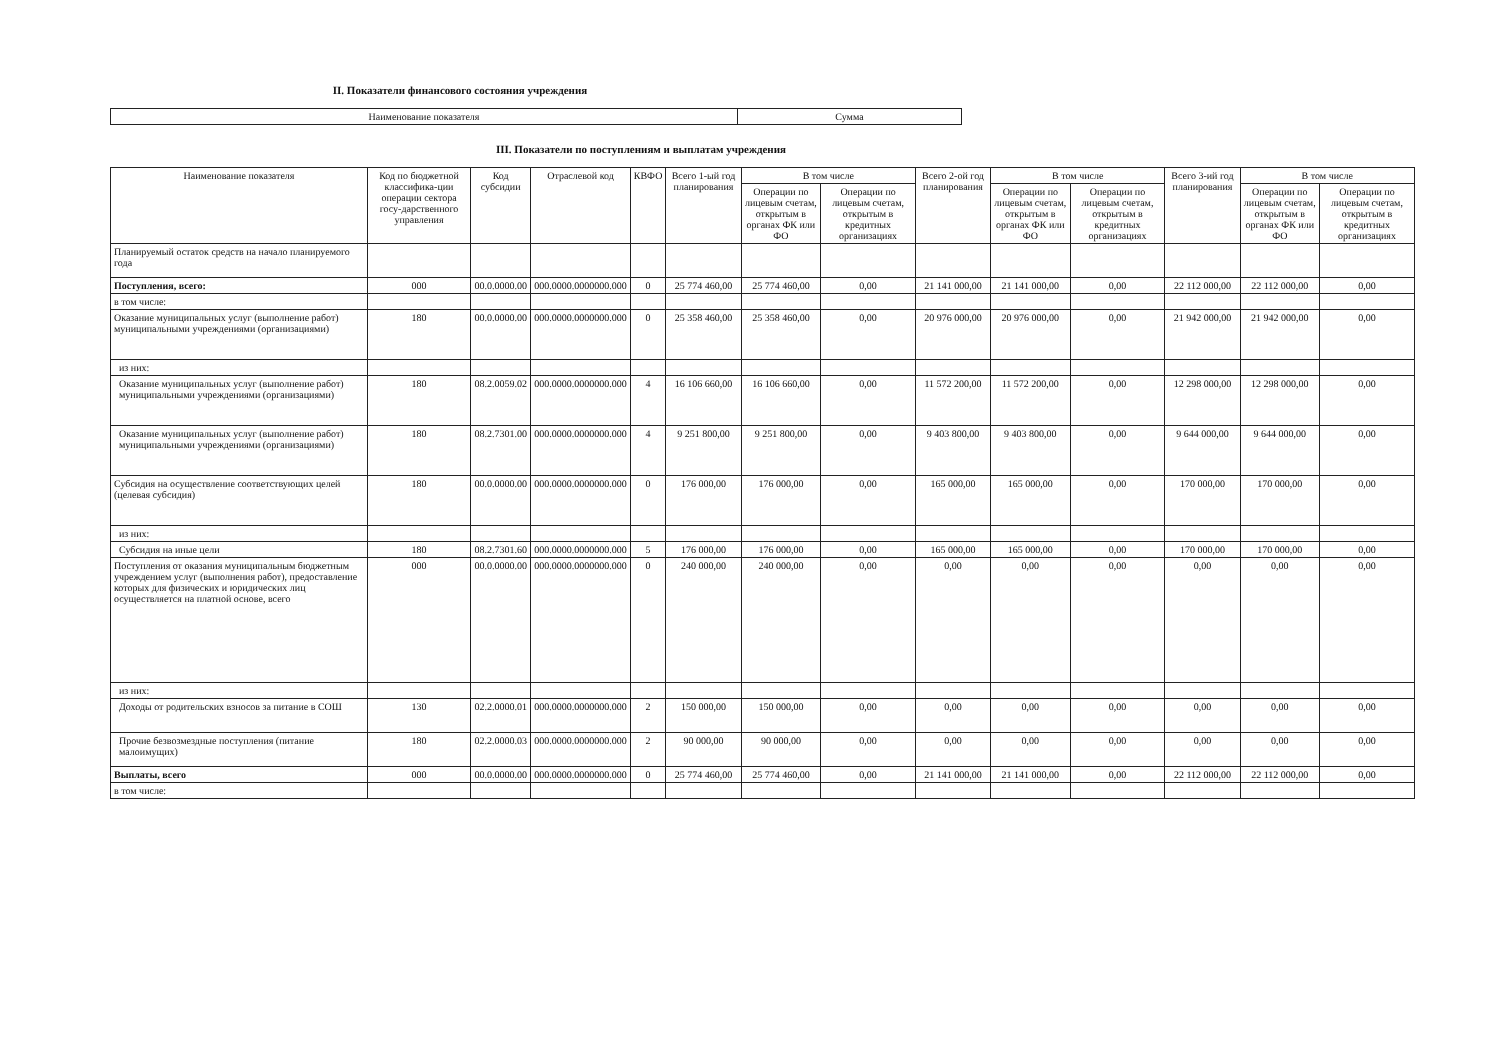II. Показатели финансового состояния учреждения
| Наименование показателя | Сумма |
III. Показатели по поступлениям и выплатам учреждения
| Наименование показателя | Код по бюджетной классифика-ции операции сектора госу-дарственного управления | Код субсидии | Отраслевой код | КВФО | Всего 1-ый год планирования | В том числе | | Всего 2-ой год планирования | В том числе | | Всего 3-ий год планирования | В том числе | |
| --- | --- | --- | --- | --- | --- | --- | --- | --- | --- | --- | --- | --- | --- |
| | | | | | | Операции по лицевым счетам, открытым в органах ФК или ФО | Операции по лицевым счетам, открытым в кредитных организациях | | Операции по лицевым счетам, открытым в органах ФК или ФО | Операции по лицевым счетам, открытым в кредитных организациях | | Операции по лицевым счетам, открытым в органах ФК или ФО | Операции по лицевым счетам, открытым в кредитных организациях |
| Планируемый остаток средств на начало планируемого года | | | | | | | | | | | | | |
| Поступления, всего: | 000 | 00.0.0000.00 | 000.0000.0000000.000 | 0 | 25 774 460,00 | 25 774 460,00 | 0,00 | 21 141 000,00 | 21 141 000,00 | 0,00 | 22 112 000,00 | 22 112 000,00 | 0,00 |
| в том числе: | | | | | | | | | | | | | |
| Оказание муниципальных услуг (выполнение работ) муниципальными учреждениями (организациями) | 180 | 00.0.0000.00 | 000.0000.0000000.000 | 0 | 25 358 460,00 | 25 358 460,00 | 0,00 | 20 976 000,00 | 20 976 000,00 | 0,00 | 21 942 000,00 | 21 942 000,00 | 0,00 |
| из них: | | | | | | | | | | | | | |
| Оказание муниципальных услуг (выполнение работ) муниципальными учреждениями (организациями) | 180 | 08.2.0059.02 | 000.0000.0000000.000 | 4 | 16 106 660,00 | 16 106 660,00 | 0,00 | 11 572 200,00 | 11 572 200,00 | 0,00 | 12 298 000,00 | 12 298 000,00 | 0,00 |
| Оказание муниципальных услуг (выполнение работ) муниципальными учреждениями (организациями) | 180 | 08.2.7301.00 | 000.0000.0000000.000 | 4 | 9 251 800,00 | 9 251 800,00 | 0,00 | 9 403 800,00 | 9 403 800,00 | 0,00 | 9 644 000,00 | 9 644 000,00 | 0,00 |
| Субсидия на осуществление соответствующих целей (целевая субсидия) | 180 | 00.0.0000.00 | 000.0000.0000000.000 | 0 | 176 000,00 | 176 000,00 | 0,00 | 165 000,00 | 165 000,00 | 0,00 | 170 000,00 | 170 000,00 | 0,00 |
| из них: | | | | | | | | | | | | | |
| Субсидия на иные цели | 180 | 08.2.7301.60 | 000.0000.0000000.000 | 5 | 176 000,00 | 176 000,00 | 0,00 | 165 000,00 | 165 000,00 | 0,00 | 170 000,00 | 170 000,00 | 0,00 |
| Поступления от оказания муниципальным бюджетным учреждением услуг (выполнения работ), предоставление которых для физических и юридических лиц осуществляется на платной основе, всего | 000 | 00.0.0000.00 | 000.0000.0000000.000 | 0 | 240 000,00 | 240 000,00 | 0,00 | 0,00 | 0,00 | 0,00 | 0,00 | 0,00 | 0,00 |
| из них: | | | | | | | | | | | | | |
| Доходы от родительских взносов за питание в СОШ | 130 | 02.2.0000.01 | 000.0000.0000000.000 | 2 | 150 000,00 | 150 000,00 | 0,00 | 0,00 | 0,00 | 0,00 | 0,00 | 0,00 | 0,00 |
| Прочие безвозмездные поступления (питание малоимущих) | 180 | 02.2.0000.03 | 000.0000.0000000.000 | 2 | 90 000,00 | 90 000,00 | 0,00 | 0,00 | 0,00 | 0,00 | 0,00 | 0,00 | 0,00 |
| Выплаты, всего | 000 | 00.0.0000.00 | 000.0000.0000000.000 | 0 | 25 774 460,00 | 25 774 460,00 | 0,00 | 21 141 000,00 | 21 141 000,00 | 0,00 | 22 112 000,00 | 22 112 000,00 | 0,00 |
| в том числе: | | | | | | | | | | | | | |